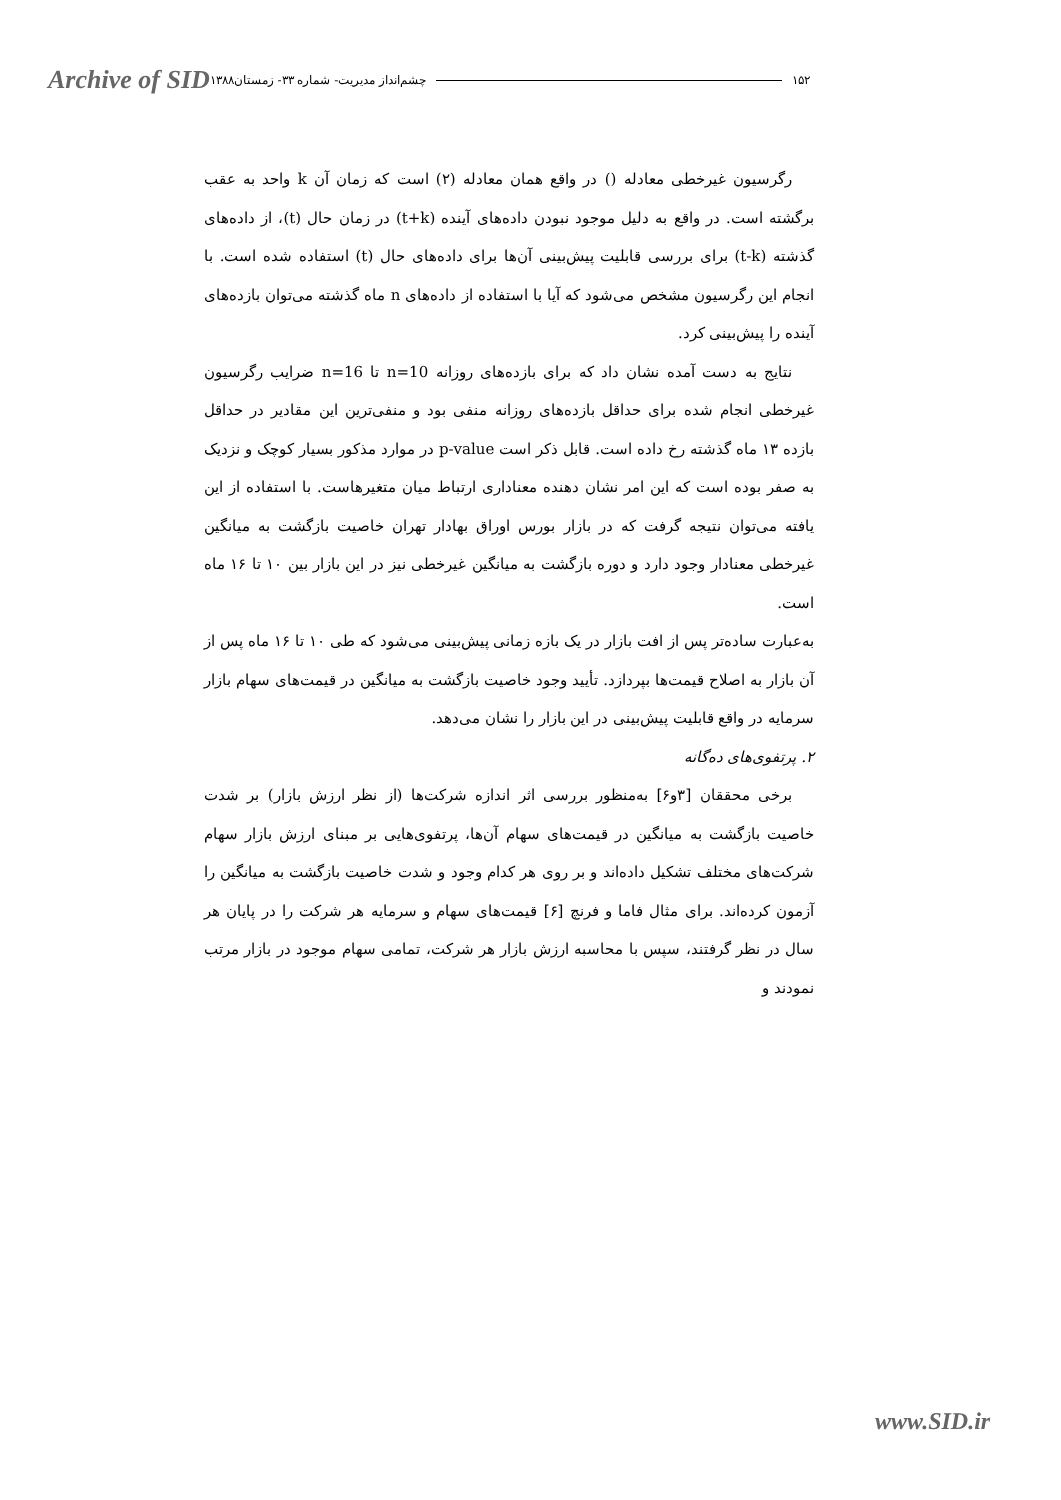Archive of SID
۱۵۲ چشم‌انداز مدیریت- شماره ۳۳- زمستان۱۳۸۸
رگرسیون غیرخطی معادله () در واقع همان معادله (۲) است که زمان آن k واحد به عقب برگشته است. در واقع به دلیل موجود نبودن داده‌های آینده (t+k) در زمان حال (t)، از داده‌های گذشته (t-k) برای بررسی قابلیت پیش‌بینی آن‌ها برای داده‌های حال (t) استفاده شده است. با انجام این رگرسیون مشخص می‌شود که آیا با استفاده از داده‌های n ماه گذشته می‌توان بازده‌های آینده را پیش‌بینی کرد.
نتایج به دست آمده نشان داد که برای بازده‌های روزانه n=10 تا n=16 ضرایب رگرسیون غیرخطی انجام شده برای حداقل بازده‌های روزانه منفی بود و منفی‌ترین این مقادیر در حداقل بازده ۱۳ ماه گذشته رخ داده است. قابل ذکر است p-value در موارد مذکور بسیار کوچک و نزدیک به صفر بوده است که این امر نشان دهنده معناداری ارتباط میان متغیرهاست. با استفاده از این یافته می‌توان نتیجه گرفت که در بازار بورس اوراق بهادار تهران خاصیت بازگشت به میانگین غیرخطی معنادار وجود دارد و دوره بازگشت به میانگین غیرخطی نیز در این بازار بین ۱۰ تا ۱۶ ماه است.
به‌عبارت ساده‌تر پس از افت بازار در یک بازه زمانی پیش‌بینی می‌شود که طی ۱۰ تا ۱۶ ماه پس از آن بازار به اصلاح قیمت‌ها بپردازد. تأیید وجود خاصیت بازگشت به میانگین در قیمت‌های سهام بازار سرمایه در واقع قابلیت پیش‌بینی در این بازار را نشان می‌دهد.
۲. پرتفوی‌های ده‌گانه
برخی محققان [۳و۶] به‌منظور بررسی اثر اندازه شرکت‌ها (از نظر ارزش بازار) بر شدت خاصیت بازگشت به میانگین در قیمت‌های سهام آن‌ها، پرتفوی‌هایی بر مبنای ارزش بازار سهام شرکت‌های مختلف تشکیل داده‌اند و بر روی هر کدام وجود و شدت خاصیت بازگشت به میانگین را آزمون کرده‌اند. برای مثال فاما و فرنچ [۶] قیمت‌های سهام و سرمایه هر شرکت را در پایان هر سال در نظر گرفتند، سپس با محاسبه ارزش بازار هر شرکت، تمامی سهام موجود در بازار مرتب نمودند و
www.SID.ir